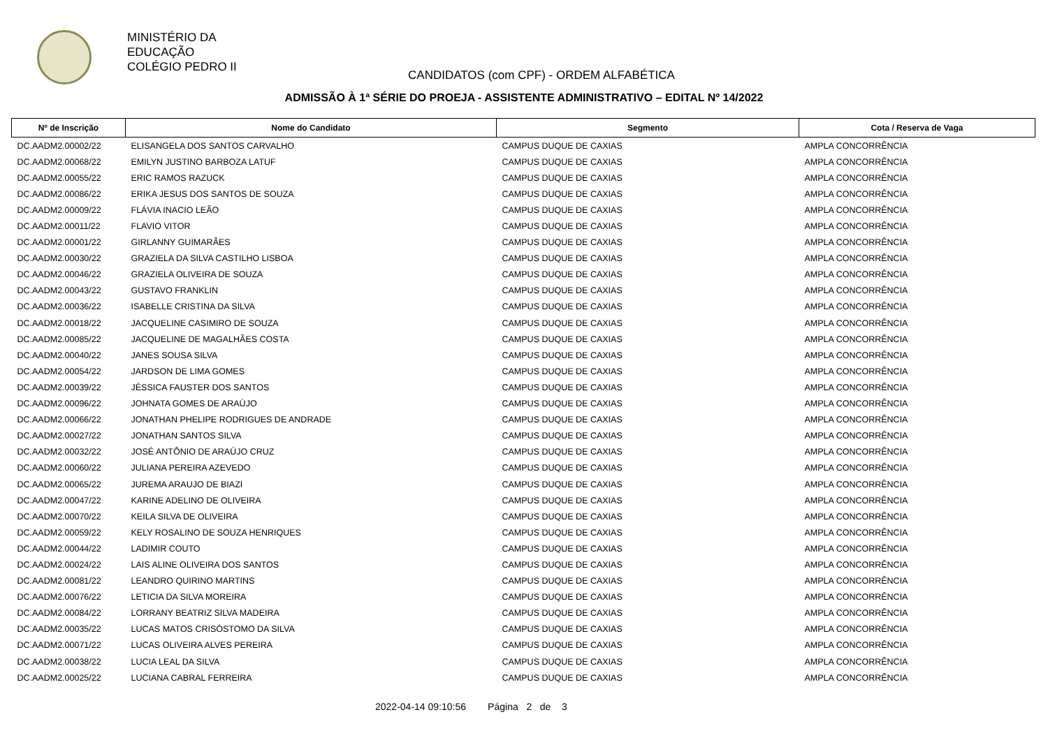MINISTÉRIO DA
EDUCAÇÃO
COLÉGIO PEDRO II
CANDIDATOS (com CPF) - ORDEM ALFABÉTICA
ADMISSÃO À 1ª SÉRIE DO PROEJA - ASSISTENTE ADMINISTRATIVO – EDITAL Nº 14/2022
| Nº de Inscrição | Nome do Candidato | Segmento | Cota / Reserva de Vaga |
| --- | --- | --- | --- |
| DC.AADM2.00002/22 | ELISANGELA DOS SANTOS CARVALHO | CAMPUS DUQUE DE CAXIAS | AMPLA CONCORRÊNCIA |
| DC.AADM2.00068/22 | EMILYN JUSTINO BARBOZA LATUF | CAMPUS DUQUE DE CAXIAS | AMPLA CONCORRÊNCIA |
| DC.AADM2.00055/22 | ERIC RAMOS RAZUCK | CAMPUS DUQUE DE CAXIAS | AMPLA CONCORRÊNCIA |
| DC.AADM2.00086/22 | ERIKA JESUS DOS SANTOS DE SOUZA | CAMPUS DUQUE DE CAXIAS | AMPLA CONCORRÊNCIA |
| DC.AADM2.00009/22 | FLÁVIA INACIO LEÃO | CAMPUS DUQUE DE CAXIAS | AMPLA CONCORRÊNCIA |
| DC.AADM2.00011/22 | FLAVIO VITOR | CAMPUS DUQUE DE CAXIAS | AMPLA CONCORRÊNCIA |
| DC.AADM2.00001/22 | GIRLANNY GUIMARÃES | CAMPUS DUQUE DE CAXIAS | AMPLA CONCORRÊNCIA |
| DC.AADM2.00030/22 | GRAZIELA DA SILVA CASTILHO LISBOA | CAMPUS DUQUE DE CAXIAS | AMPLA CONCORRÊNCIA |
| DC.AADM2.00046/22 | GRAZIELA OLIVEIRA DE SOUZA | CAMPUS DUQUE DE CAXIAS | AMPLA CONCORRÊNCIA |
| DC.AADM2.00043/22 | GUSTAVO FRANKLIN | CAMPUS DUQUE DE CAXIAS | AMPLA CONCORRÊNCIA |
| DC.AADM2.00036/22 | ISABELLE CRISTINA DA SILVA | CAMPUS DUQUE DE CAXIAS | AMPLA CONCORRÊNCIA |
| DC.AADM2.00018/22 | JACQUELINE CASIMIRO DE SOUZA | CAMPUS DUQUE DE CAXIAS | AMPLA CONCORRÊNCIA |
| DC.AADM2.00085/22 | JACQUELINE DE MAGALHÃES COSTA | CAMPUS DUQUE DE CAXIAS | AMPLA CONCORRÊNCIA |
| DC.AADM2.00040/22 | JANES SOUSA SILVA | CAMPUS DUQUE DE CAXIAS | AMPLA CONCORRÊNCIA |
| DC.AADM2.00054/22 | JARDSON DE LIMA GOMES | CAMPUS DUQUE DE CAXIAS | AMPLA CONCORRÊNCIA |
| DC.AADM2.00039/22 | JÉSSICA FAUSTER DOS SANTOS | CAMPUS DUQUE DE CAXIAS | AMPLA CONCORRÊNCIA |
| DC.AADM2.00096/22 | JOHNATA GOMES DE ARAÚJO | CAMPUS DUQUE DE CAXIAS | AMPLA CONCORRÊNCIA |
| DC.AADM2.00066/22 | JONATHAN PHELIPE RODRIGUES DE ANDRADE | CAMPUS DUQUE DE CAXIAS | AMPLA CONCORRÊNCIA |
| DC.AADM2.00027/22 | JONATHAN SANTOS SILVA | CAMPUS DUQUE DE CAXIAS | AMPLA CONCORRÊNCIA |
| DC.AADM2.00032/22 | JOSÉ ANTÔNIO DE ARAÚJO CRUZ | CAMPUS DUQUE DE CAXIAS | AMPLA CONCORRÊNCIA |
| DC.AADM2.00060/22 | JULIANA PEREIRA AZEVEDO | CAMPUS DUQUE DE CAXIAS | AMPLA CONCORRÊNCIA |
| DC.AADM2.00065/22 | JUREMA ARAUJO DE BIAZI | CAMPUS DUQUE DE CAXIAS | AMPLA CONCORRÊNCIA |
| DC.AADM2.00047/22 | KARINE ADELINO DE OLIVEIRA | CAMPUS DUQUE DE CAXIAS | AMPLA CONCORRÊNCIA |
| DC.AADM2.00070/22 | KEILA SILVA DE OLIVEIRA | CAMPUS DUQUE DE CAXIAS | AMPLA CONCORRÊNCIA |
| DC.AADM2.00059/22 | KELY ROSALINO DE SOUZA HENRIQUES | CAMPUS DUQUE DE CAXIAS | AMPLA CONCORRÊNCIA |
| DC.AADM2.00044/22 | LADIMIR COUTO | CAMPUS DUQUE DE CAXIAS | AMPLA CONCORRÊNCIA |
| DC.AADM2.00024/22 | LAIS ALINE OLIVEIRA DOS SANTOS | CAMPUS DUQUE DE CAXIAS | AMPLA CONCORRÊNCIA |
| DC.AADM2.00081/22 | LEANDRO QUIRINO MARTINS | CAMPUS DUQUE DE CAXIAS | AMPLA CONCORRÊNCIA |
| DC.AADM2.00076/22 | LETICIA DA SILVA MOREIRA | CAMPUS DUQUE DE CAXIAS | AMPLA CONCORRÊNCIA |
| DC.AADM2.00084/22 | LORRANY BEATRIZ SILVA MADEIRA | CAMPUS DUQUE DE CAXIAS | AMPLA CONCORRÊNCIA |
| DC.AADM2.00035/22 | LUCAS MATOS CRISÓSTOMO DA SILVA | CAMPUS DUQUE DE CAXIAS | AMPLA CONCORRÊNCIA |
| DC.AADM2.00071/22 | LUCAS OLIVEIRA ALVES PEREIRA | CAMPUS DUQUE DE CAXIAS | AMPLA CONCORRÊNCIA |
| DC.AADM2.00038/22 | LUCIA LEAL DA SILVA | CAMPUS DUQUE DE CAXIAS | AMPLA CONCORRÊNCIA |
| DC.AADM2.00025/22 | LUCIANA CABRAL FERREIRA | CAMPUS DUQUE DE CAXIAS | AMPLA CONCORRÊNCIA |
2022-04-14 09:10:56 Página 2 de 3